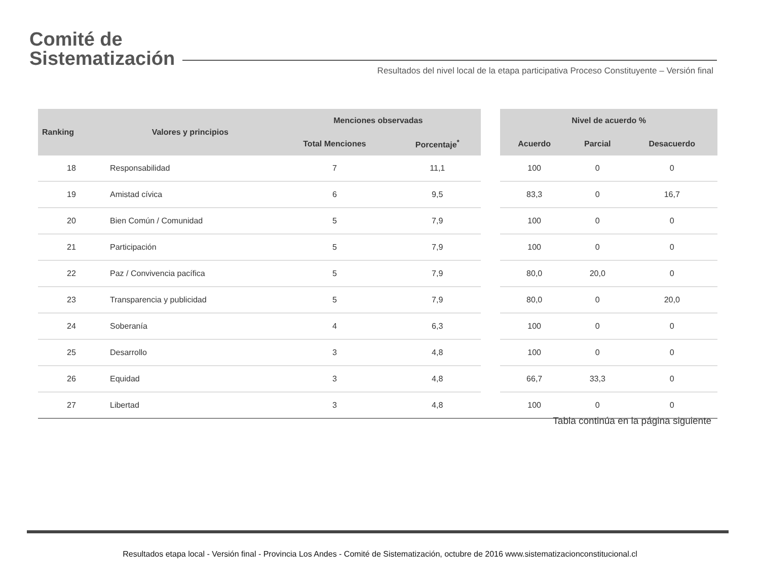Comité de
Sistematización
Resultados del nivel local de la etapa participativa Proceso Constituyente – Versión final
| Ranking | Valores y principios | Menciones observadas | | | Nivel de acuerdo % | | |
| --- | --- | --- | --- | --- | --- | --- | --- |
| | | Total Menciones | Porcentaje<sup>*</sup> | | Acuerdo | Parcial | Desacuerdo |
| 18 | Responsabilidad | 7 | 11,1 | | 100 | 0 | 0 |
| 19 | Amistad cívica | 6 | 9,5 | | 83,3 | 0 | 16,7 |
| 20 | Bien Común / Comunidad | 5 | 7,9 | | 100 | 0 | 0 |
| 21 | Participación | 5 | 7,9 | | 100 | 0 | 0 |
| 22 | Paz / Convivencia pacífica | 5 | 7,9 | | 80,0 | 20,0 | 0 |
| 23 | Transparencia y publicidad | 5 | 7,9 | | 80,0 | 0 | 20,0 |
| 24 | Soberanía | 4 | 6,3 | | 100 | 0 | 0 |
| 25 | Desarrollo | 3 | 4,8 | | 100 | 0 | 0 |
| 26 | Equidad | 3 | 4,8 | | 66,7 | 33,3 | 0 |
| 27 | Libertad | 3 | 4,8 | | 100 | 0 | 0 |
Tabla continúa en la página siguiente
Resultados etapa local - Versión final - Provincia Los Andes - Comité de Sistematización, octubre de 2016 www.sistematizacionconstitucional.cl